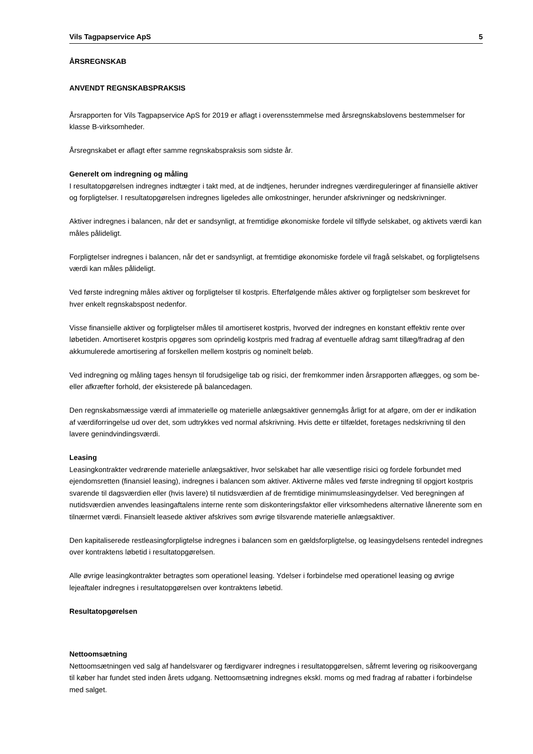Vils Tagpapservice ApS 5
ÅRSREGNSKAB
ANVENDT REGNSKABSPRAKSIS
Årsrapporten for Vils Tagpapservice ApS for 2019 er aflagt i overensstemmelse med årsregnskabslovens bestemmelser for klasse B-virksomheder.
Årsregnskabet er aflagt efter samme regnskabspraksis som sidste år.
Generelt om indregning og måling
I resultatopgørelsen indregnes indtægter i takt med, at de indtjenes, herunder indregnes værdireguleringer af finansielle aktiver og forpligtelser. I resultatopgørelsen indregnes ligeledes alle omkostninger, herunder afskrivninger og nedskrivninger.
Aktiver indregnes i balancen, når det er sandsynligt, at fremtidige økonomiske fordele vil tilflyde selskabet, og aktivets værdi kan måles pålideligt.
Forpligtelser indregnes i balancen, når det er sandsynligt, at fremtidige økonomiske fordele vil fragå selskabet, og forpligtelsens værdi kan måles pålideligt.
Ved første indregning måles aktiver og forpligtelser til kostpris. Efterfølgende måles aktiver og forpligtelser som beskrevet for hver enkelt regnskabspost nedenfor.
Visse finansielle aktiver og forpligtelser måles til amortiseret kostpris, hvorved der indregnes en konstant effektiv rente over løbetiden. Amortiseret kostpris opgøres som oprindelig kostpris med fradrag af eventuelle afdrag samt tillæg/fradrag af den akkumulerede amortisering af forskellen mellem kostpris og nominelt beløb.
Ved indregning og måling tages hensyn til forudsigelige tab og risici, der fremkommer inden årsrapporten aflægges, og som be- eller afkræfter forhold, der eksisterede på balancedagen.
Den regnskabsmæssige værdi af immaterielle og materielle anlægsaktiver gennemgås årligt for at afgøre, om der er indikation af værdiforringelse ud over det, som udtrykkes ved normal afskrivning. Hvis dette er tilfældet, foretages nedskrivning til den lavere genindvindingsværdi.
Leasing
Leasingkontrakter vedrørende materielle anlægsaktiver, hvor selskabet har alle væsentlige risici og fordele forbundet med ejendomsretten (finansiel leasing), indregnes i balancen som aktiver. Aktiverne måles ved første indregning til opgjort kostpris svarende til dagsværdien eller (hvis lavere) til nutidsværdien af de fremtidige minimumsleasingydelser. Ved beregningen af nutidsværdien anvendes leasingaftalens interne rente som diskonteringsfaktor eller virksomhedens alternative lånerente som en tilnærmet værdi. Finansielt leasede aktiver afskrives som øvrige tilsvarende materielle anlægsaktiver.
Den kapitaliserede restleasingforpligtelse indregnes i balancen som en gældsforpligtelse, og leasingydelsens rentedel indregnes over kontraktens løbetid i resultatopgørelsen.
Alle øvrige leasingkontrakter betragtes som operationel leasing. Ydelser i forbindelse med operationel leasing og øvrige lejeaftaler indregnes i resultatopgørelsen over kontraktens løbetid.
Resultatopgørelsen
Nettoomsætning
Nettoomsætningen ved salg af handelsvarer og færdigvarer indregnes i resultatopgørelsen, såfremt levering og risikoovergang til køber har fundet sted inden årets udgang. Nettoomsætning indregnes ekskl. moms og med fradrag af rabatter i forbindelse med salget.